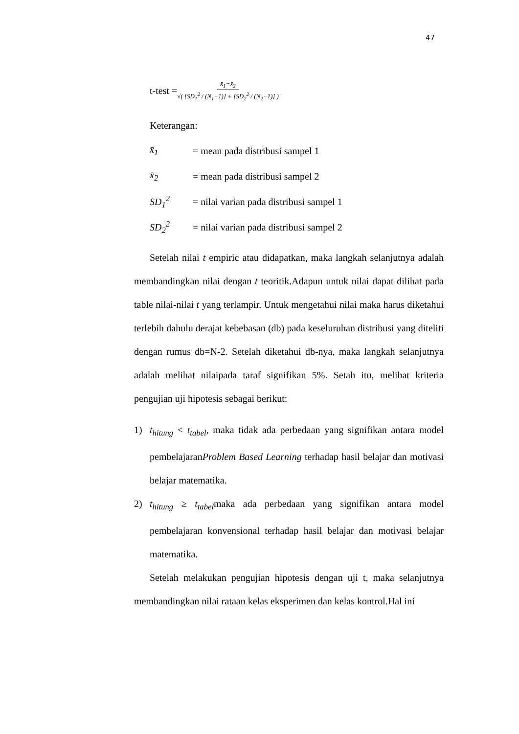47
t-test = x̄<sub>1</sub>−x̄<sub>2</sub> √( [SD<sub>1</sub><sup>2</sup> / (N<sub>1</sub>−1)] + [SD<sub>2</sub><sup>2</sup> / (N<sub>2</sub>−1)] )
Keterangan:
x̄<sub>1</sub> = mean pada distribusi sampel 1
x̄<sub>2</sub> = mean pada distribusi sampel 2
SD<sub>1</sub><sup>2</sup> = nilai varian pada distribusi sampel 1
SD<sub>2</sub><sup>2</sup> = nilai varian pada distribusi sampel 2
Setelah nilai t empiric atau didapatkan, maka langkah selanjutnya adalah membandingkan nilai dengan t teoritik.Adapun untuk nilai dapat dilihat pada table nilai-nilai t yang terlampir. Untuk mengetahui nilai maka harus diketahui terlebih dahulu derajat kebebasan (db) pada keseluruhan distribusi yang diteliti dengan rumus db=N-2. Setelah diketahui db-nya, maka langkah selanjutnya adalah melihat nilaipada taraf signifikan 5%. Setah itu, melihat kriteria pengujian uji hipotesis sebagai berikut:
1) t<sub>hitung</sub> < t<sub>tabel</sub>, maka tidak ada perbedaan yang signifikan antara model pembelajaranProblem Based Learning terhadap hasil belajar dan motivasi belajar matematika.
2) t<sub>hitung</sub> ≥ t<sub>tabel</sub>maka ada perbedaan yang signifikan antara model pembelajaran konvensional terhadap hasil belajar dan motivasi belajar matematika.
Setelah melakukan pengujian hipotesis dengan uji t, maka selanjutnya membandingkan nilai rataan kelas eksperimen dan kelas kontrol.Hal ini